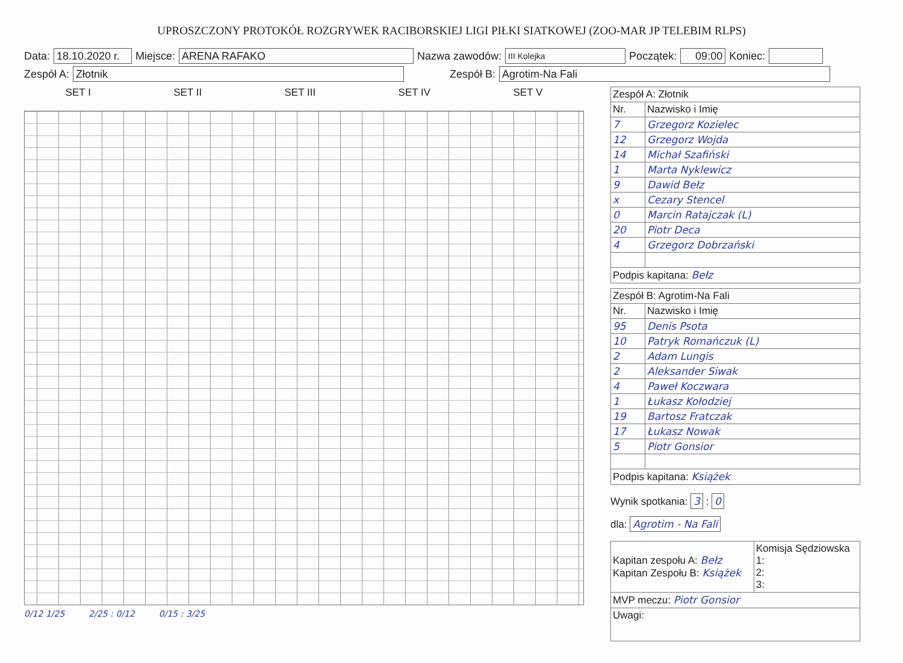UPROSZCZONY PROTOKÓŁ ROZGRYWEK RACIBORSKIEJ LIGI PIŁKI SIATKOWEJ (ZOO-MAR JP TELEBIM RLPS)
Data: 18.10.2020 r. Miejsce: ARENA RAFAKO Nazwa zawodów: III Kolejka Początek: 09:00 Koniec:
Zespół A: Złotnik Zespół B: Agrotim-Na Fali
SET I SET II SET III SET IV SET V
0/12 1/25 2/25 : 0/12 0/15 : 3/25
| Zespół A: Złotnik | |
| Nr. | Nazwisko i Imię |
| 7 | Grzegorz Kozielec |
| 12 | Grzegorz Wojda |
| 14 | Michał Szafiński |
| 1 | Marta Nyklewicz |
| 9 | Dawid Bełz |
| x | Cezary Stencel |
| 0 | Marcin Ratajczak (L) |
| 20 | Piotr Deca |
| 4 | Grzegorz Dobrzański |
| Podpis kapitana: Bełz | |
| Zespół B: Agrotim-Na Fali | |
| Nr. | Nazwisko i Imię |
| 95 | Denis Psota |
| 10 | Patryk Romańczuk (L) |
| 2 | Adam Lungis |
| 2 | Aleksander Siwak |
| 4 | Paweł Koczwara |
| 1 | Łukasz Kołodziej |
| 19 | Bartosz Fratczak |
| 17 | Łukasz Nowak |
| 5 | Piotr Gonsior |
| Podpis kapitana: Książek | |
Wynik spotkania: 3 : 0
dla: Agrotim - Na Fali
| Kapitan zespołu A: Bełz Kapitan Zespołu B: Książek | Komisja Sędziowska 1: 2: 3: |
| MVP meczu: Piotr Gonsior | |
| Uwagi: | |